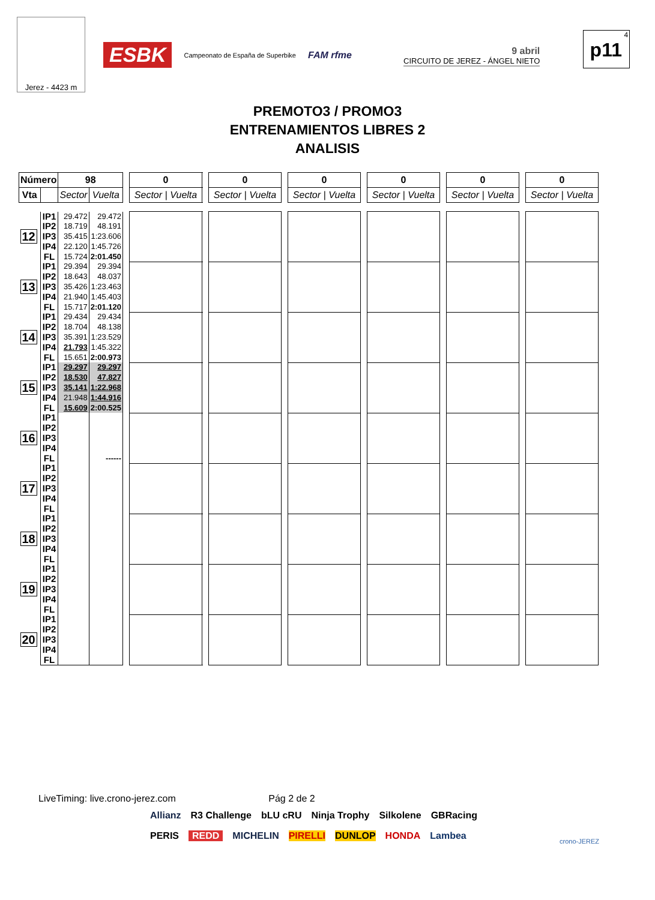Jerez - 4423 m
ESBK Campeonato de España de Superbike FAM rfme
9 abril
CIRCUITO DE JEREZ - ÁNGEL NIETO
4
p11
PREMOTO3 / PROMO3
ENTRENAMIENTOS LIBRES 2
ANALISIS
| Número | | 98 | | | 0 | | 0 | | 0 | | 0 | | 0 | | 0 |
| Vta | | Sector | Vuelta | | Sector / Vuelta | | Sector / Vuelta | | Sector / Vuelta | | Sector / Vuelta | | Sector / Vuelta | | Sector / Vuelta |
| 12 | IP1 IP2 IP3 IP4 FL | 29.472 18.719 35.415 22.120 15.724 | 29.472 48.191 1:23.606 1:45.726 2:01.450 | | | | | | | | | | | | |
| 13 | IP1 IP2 IP3 IP4 FL | 29.394 18.643 35.426 21.940 15.717 | 29.394 48.037 1:23.463 1:45.403 2:01.120 | | | | | | | | | | | | |
| 14 | IP1 IP2 IP3 IP4 FL | 29.434 18.704 35.391 21.793 15.651 | 29.434 48.138 1:23.529 1:45.322 2:00.973 | | | | | | | | | | | | |
| 15 | IP1 IP2 IP3 IP4 FL | 29.297 18.530 35.141 21.948 15.609 | 29.297 47.827 1:22.968 1:44.916 2:00.525 | | | | | | | | | | | | |
| 16 | IP1 IP2 IP3 IP4 FL | | ------ | | | | | | | | | | | | |
| 17 | IP1 IP2 IP3 IP4 FL | | | | | | | | | | | | | | |
| 18 | IP1 IP2 IP3 IP4 FL | | | | | | | | | | | | | | |
| 19 | IP1 IP2 IP3 IP4 FL | | | | | | | | | | | | | | |
| 20 | IP1 IP2 IP3 IP4 FL | | | | | | | | | | | | | | |
LiveTiming: live.crono-jerez.com Pág 2 de 2
Allianz R3 Challenge bLU cRU Ninja Trophy Silkolene GBRacing PERIS REDD MICHELIN PIRELLI DUNLOP HONDA Lambea
crono-JEREZ